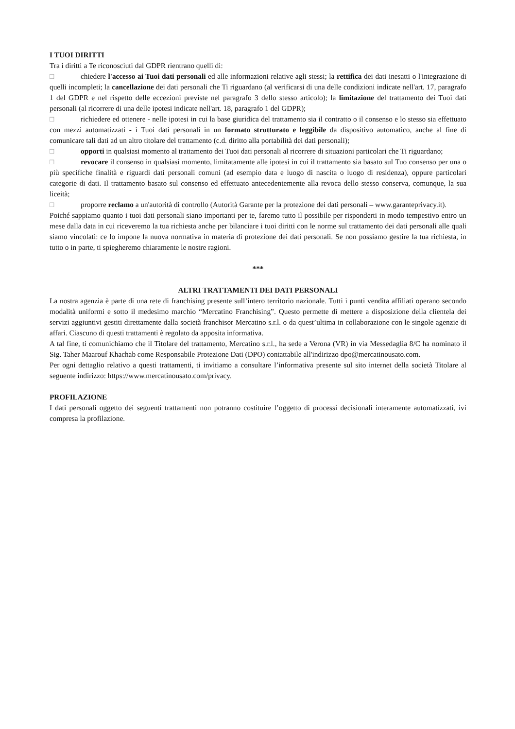I TUOI DIRITTI
Tra i diritti a Te riconosciuti dal GDPR rientrano quelli di:
□ chiedere l'accesso ai Tuoi dati personali ed alle informazioni relative agli stessi; la rettifica dei dati inesatti o l'integrazione di quelli incompleti; la cancellazione dei dati personali che Ti riguardano (al verificarsi di una delle condizioni indicate nell'art. 17, paragrafo 1 del GDPR e nel rispetto delle eccezioni previste nel paragrafo 3 dello stesso articolo); la limitazione del trattamento dei Tuoi dati personali (al ricorrere di una delle ipotesi indicate nell'art. 18, paragrafo 1 del GDPR);
□ richiedere ed ottenere - nelle ipotesi in cui la base giuridica del trattamento sia il contratto o il consenso e lo stesso sia effettuato con mezzi automatizzati - i Tuoi dati personali in un formato strutturato e leggibile da dispositivo automatico, anche al fine di comunicare tali dati ad un altro titolare del trattamento (c.d. diritto alla portabilità dei dati personali);
□ opporti in qualsiasi momento al trattamento dei Tuoi dati personali al ricorrere di situazioni particolari che Ti riguardano;
□ revocare il consenso in qualsiasi momento, limitatamente alle ipotesi in cui il trattamento sia basato sul Tuo consenso per una o più specifiche finalità e riguardi dati personali comuni (ad esempio data e luogo di nascita o luogo di residenza), oppure particolari categorie di dati. Il trattamento basato sul consenso ed effettuato antecedentemente alla revoca dello stesso conserva, comunque, la sua liceità;
□ proporre reclamo a un'autorità di controllo (Autorità Garante per la protezione dei dati personali – www.garanteprivacy.it).
Poiché sappiamo quanto i tuoi dati personali siano importanti per te, faremo tutto il possibile per risponderti in modo tempestivo entro un mese dalla data in cui riceveremo la tua richiesta anche per bilanciare i tuoi diritti con le norme sul trattamento dei dati personali alle quali siamo vincolati: ce lo impone la nuova normativa in materia di protezione dei dati personali. Se non possiamo gestire la tua richiesta, in tutto o in parte, ti spiegheremo chiaramente le nostre ragioni.
***
ALTRI TRATTAMENTI DEI DATI PERSONALI
La nostra agenzia è parte di una rete di franchising presente sull’intero territorio nazionale. Tutti i punti vendita affiliati operano secondo modalità uniformi e sotto il medesimo marchio “Mercatino Franchising”. Questo permette di mettere a disposizione della clientela dei servizi aggiuntivi gestiti direttamente dalla società franchisor Mercatino s.r.l. o da quest’ultima in collaborazione con le singole agenzie di affari. Ciascuno di questi trattamenti è regolato da apposita informativa.
A tal fine, ti comunichiamo che il Titolare del trattamento, Mercatino s.r.l., ha sede a Verona (VR) in via Messedaglia 8/C ha nominato il Sig. Taher Maarouf Khachab come Responsabile Protezione Dati (DPO) contattabile all'indirizzo dpo@mercatinousato.com.
Per ogni dettaglio relativo a questi trattamenti, ti invitiamo a consultare l’informativa presente sul sito internet della società Titolare al seguente indirizzo: https://www.mercatinousato.com/privacy.
PROFILAZIONE
I dati personali oggetto dei seguenti trattamenti non potranno costituire l’oggetto di processi decisionali interamente automatizzati, ivi compresa la profilazione.